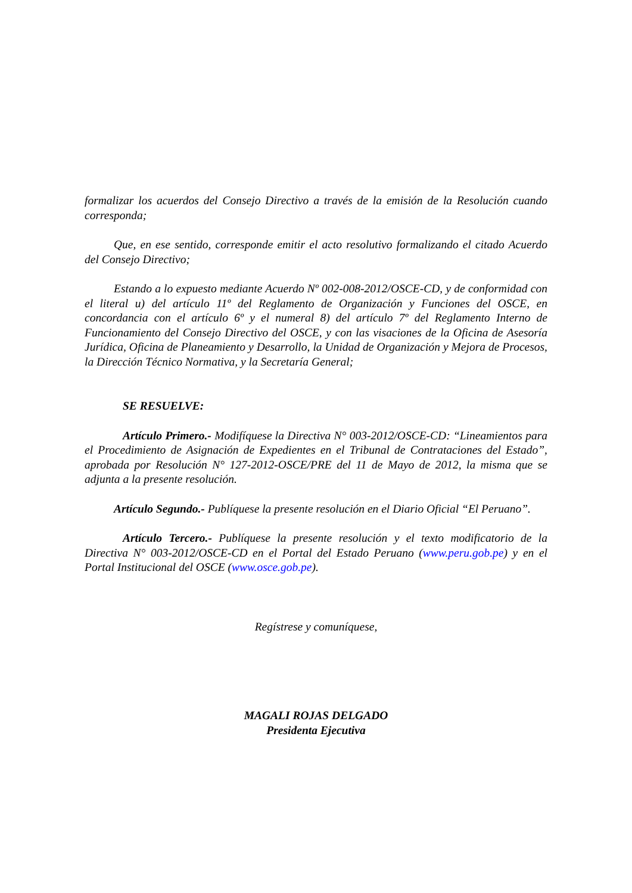formalizar los acuerdos del Consejo Directivo a través de la emisión de la Resolución cuando corresponda;
Que, en ese sentido, corresponde emitir el acto resolutivo formalizando el citado Acuerdo del Consejo Directivo;
Estando a lo expuesto mediante Acuerdo Nº 002-008-2012/OSCE-CD, y de conformidad con el literal u) del artículo 11º del Reglamento de Organización y Funciones del OSCE, en concordancia con el artículo 6º y el numeral 8) del artículo 7º del Reglamento Interno de Funcionamiento del Consejo Directivo del OSCE, y con las visaciones de la Oficina de Asesoría Jurídica, Oficina de Planeamiento y Desarrollo, la Unidad de Organización y Mejora de Procesos, la Dirección Técnico Normativa, y la Secretaría General;
SE RESUELVE:
Artículo Primero.- Modifíquese la Directiva N° 003-2012/OSCE-CD: “Lineamientos para el Procedimiento de Asignación de Expedientes en el Tribunal de Contrataciones del Estado”, aprobada por Resolución N° 127-2012-OSCE/PRE del 11 de Mayo de 2012, la misma que se adjunta a la presente resolución.
Artículo Segundo.- Publíquese la presente resolución en el Diario Oficial “El Peruano”.
Artículo Tercero.- Publíquese la presente resolución y el texto modificatorio de la Directiva N° 003-2012/OSCE-CD en el Portal del Estado Peruano (www.peru.gob.pe) y en el Portal Institucional del OSCE (www.osce.gob.pe).
Regístrese y comuníquese,
MAGALI ROJAS DELGADO
Presidenta Ejecutiva